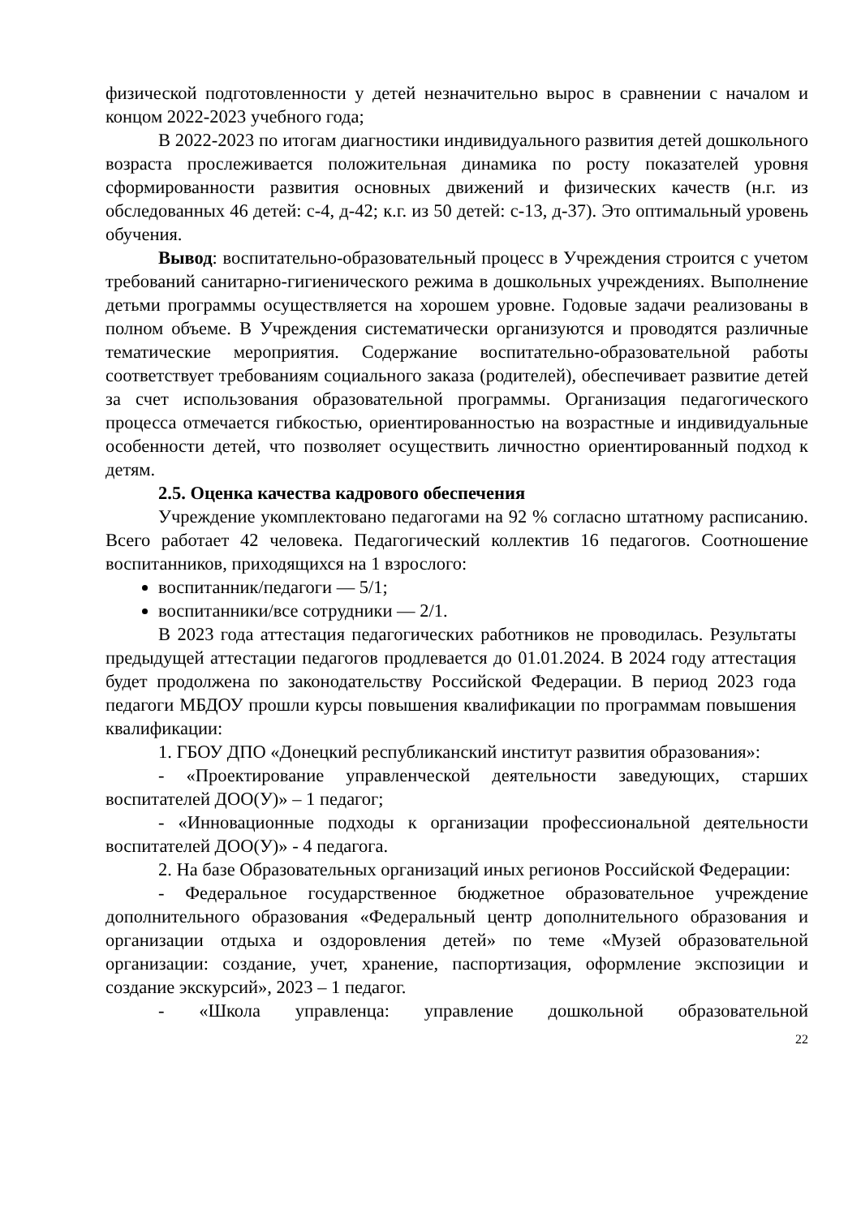физической подготовленности у детей незначительно вырос в сравнении с началом и концом 2022-2023 учебного года;
В 2022-2023 по итогам диагностики индивидуального развития детей дошкольного возраста прослеживается положительная динамика по росту показателей уровня сформированности развития основных движений и физических качеств (н.г. из обследованных 46 детей: с-4, д-42; к.г. из 50 детей: с-13, д-37). Это оптимальный уровень обучения.
Вывод: воспитательно-образовательный процесс в Учреждения строится с учетом требований санитарно-гигиенического режима в дошкольных учреждениях. Выполнение детьми программы осуществляется на хорошем уровне. Годовые задачи реализованы в полном объеме. В Учреждения систематически организуются и проводятся различные тематические мероприятия. Содержание воспитательно-образовательной работы соответствует требованиям социального заказа (родителей), обеспечивает развитие детей за счет использования образовательной программы. Организация педагогического процесса отмечается гибкостью, ориентированностью на возрастные и индивидуальные особенности детей, что позволяет осуществить личностно ориентированный подход к детям.
2.5. Оценка качества кадрового обеспечения
Учреждение укомплектовано педагогами на 92 % согласно штатному расписанию. Всего работает 42 человека. Педагогический коллектив 16 педагогов. Соотношение воспитанников, приходящихся на 1 взрослого:
воспитанник/педагоги — 5/1;
воспитанники/все сотрудники — 2/1.
В 2023 года аттестация педагогических работников не проводилась. Результаты предыдущей аттестации педагогов продлевается до 01.01.2024. В 2024 году аттестация будет продолжена по законодательству Российской Федерации. В период 2023 года педагоги МБДОУ прошли курсы повышения квалификации по программам повышения квалификации:
1. ГБОУ ДПО «Донецкий республиканский институт развития образования»:
- «Проектирование управленческой деятельности заведующих, старших воспитателей ДОО(У)» – 1 педагог;
- «Инновационные подходы к организации профессиональной деятельности воспитателей ДОО(У)» - 4 педагога.
2. На базе Образовательных организаций иных регионов Российской Федерации:
- Федеральное государственное бюджетное образовательное учреждение дополнительного образования «Федеральный центр дополнительного образования и организации отдыха и оздоровления детей» по теме «Музей образовательной организации: создание, учет, хранение, паспортизация, оформление экспозиции и создание экскурсий», 2023 – 1 педагог.
- «Школа управленца: управление дошкольной образовательной
22